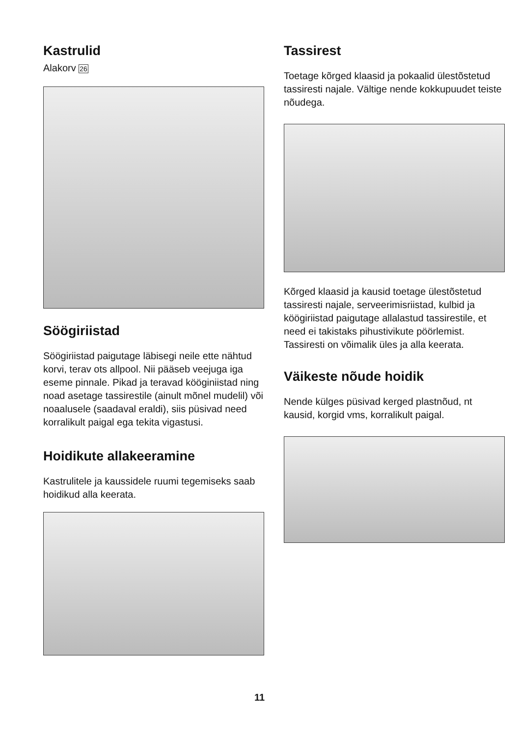Kastrulid
Alakorv 26
Söögiriistad
Söögiriistad paigutage läbisegi neile ette nähtud korvi, terav ots allpool. Nii pääseb veejuga iga eseme pinnale. Pikad ja teravad kööginiistad ning noad asetage tassirestile (ainult mõnel mudelil) või noaalusele (saadaval eraldi), siis püsivad need korralikult paigal ega tekita vigastusi.
Hoidikute allakeeramine
Kastrulitele ja kaussidele ruumi tegemiseks saab hoidikud alla keerata.
Tassirest
Toetage kõrged klaasid ja pokaalid ülestõstetud tassiresti najale. Vältige nende kokkupuudet teiste nõudega.
Kõrged klaasid ja kausid toetage ülestõstetud tassiresti najale, serveerimisriistad, kulbid ja köögiriistad paigutage allalastud tassirestile, et need ei takistaks pihustivikute pöörlemist. Tassiresti on võimalik üles ja alla keerata.
Väikeste nõude hoidik
Nende külges püsivad kerged plastnõud, nt kausid, korgid vms, korralikult paigal.
11